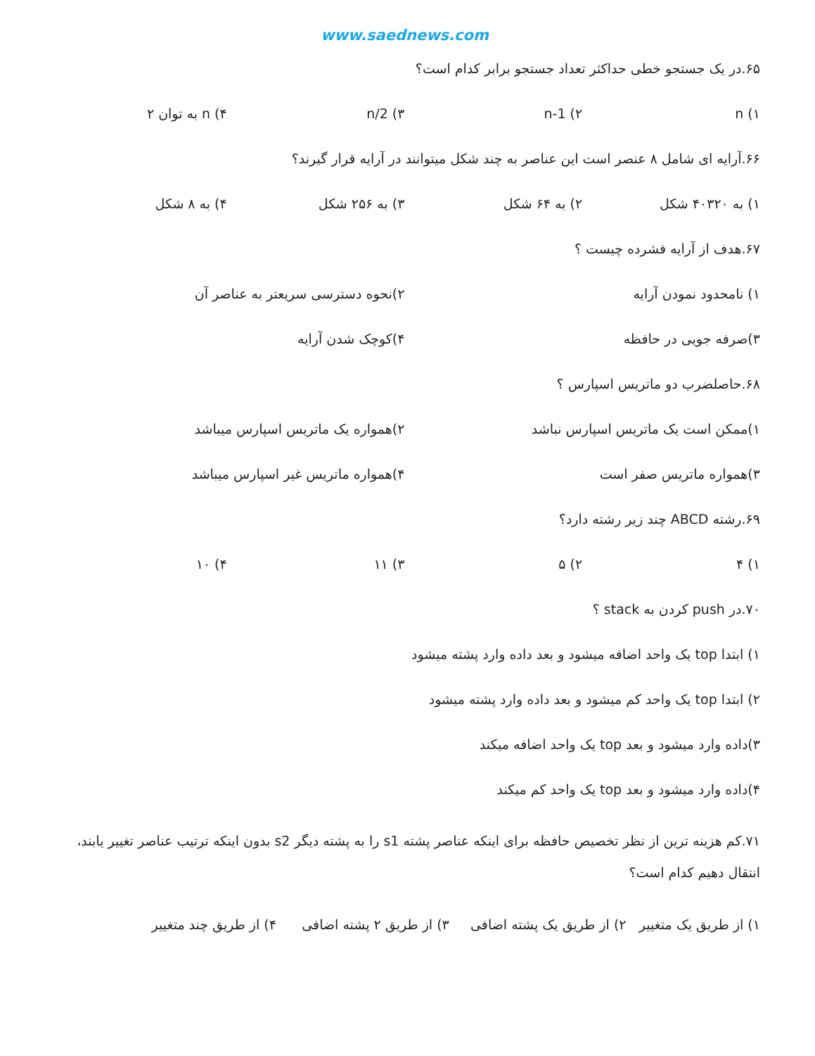www.saednews.com
۶۵.در یک جستجو خطی حداکثر تعداد جستجو برابر کدام است؟
۱) n ۲) n-1 ۳) n/2 ۴) n به توان ۲
۶۶.آرایه ای شامل ۸ عنصر است این عناصر به چند شکل میتوانند در آرایه قرار گیرند؟
۱) به ۴۰۳۲۰ شکل ۲) به ۶۴ شکل ۳) به ۲۵۶ شکل ۴) به ۸ شکل
۶۷.هدف از آرایه فشرده چیست ؟
۱) نامحدود نمودن آرایه ۲)نحوه دسترسی سریعتر به عناصر آن
۳)صرفه جویی در حافظه ۴)کوچک شدن آرایه
۶۸.حاصلضرب دو ماتریس اسپارس ؟
۱)ممکن است یک ماتریس اسپارس نباشد ۲)همواره یک ماتریس اسپارس میباشد
۳)همواره ماتریس صفر است ۴)همواره ماتریس غیر اسپارس میباشد
۶۹.رشته ABCD چند زیر رشته دارد؟
۱) ۴ ۲) ۵ ۳) ۱۱ ۴) ۱۰
۷۰.در push کردن به stack ؟
۱) ابتدا top یک واحد اضافه میشود و بعد داده وارد پشته میشود
۲) ابتدا top یک واحد کم میشود و بعد داده وارد پشته میشود
۳)داده وارد میشود و بعد top یک واحد اضافه میکند
۴)داده وارد میشود و بعد top یک واحد کم میکند
۷۱.کم هزینه ترین از نظر تخصیص حافظه برای اینکه عناصر پشته s1 را به پشته دیگر s2 بدون اینکه ترتیب عناصر تغییر یابند، انتقال دهیم کدام است؟
۱) از طریق یک متغییر ۲) از طریق یک پشته اضافی ۳) از طریق ۲ پشته اضافی ۴) از طریق چند متغییر